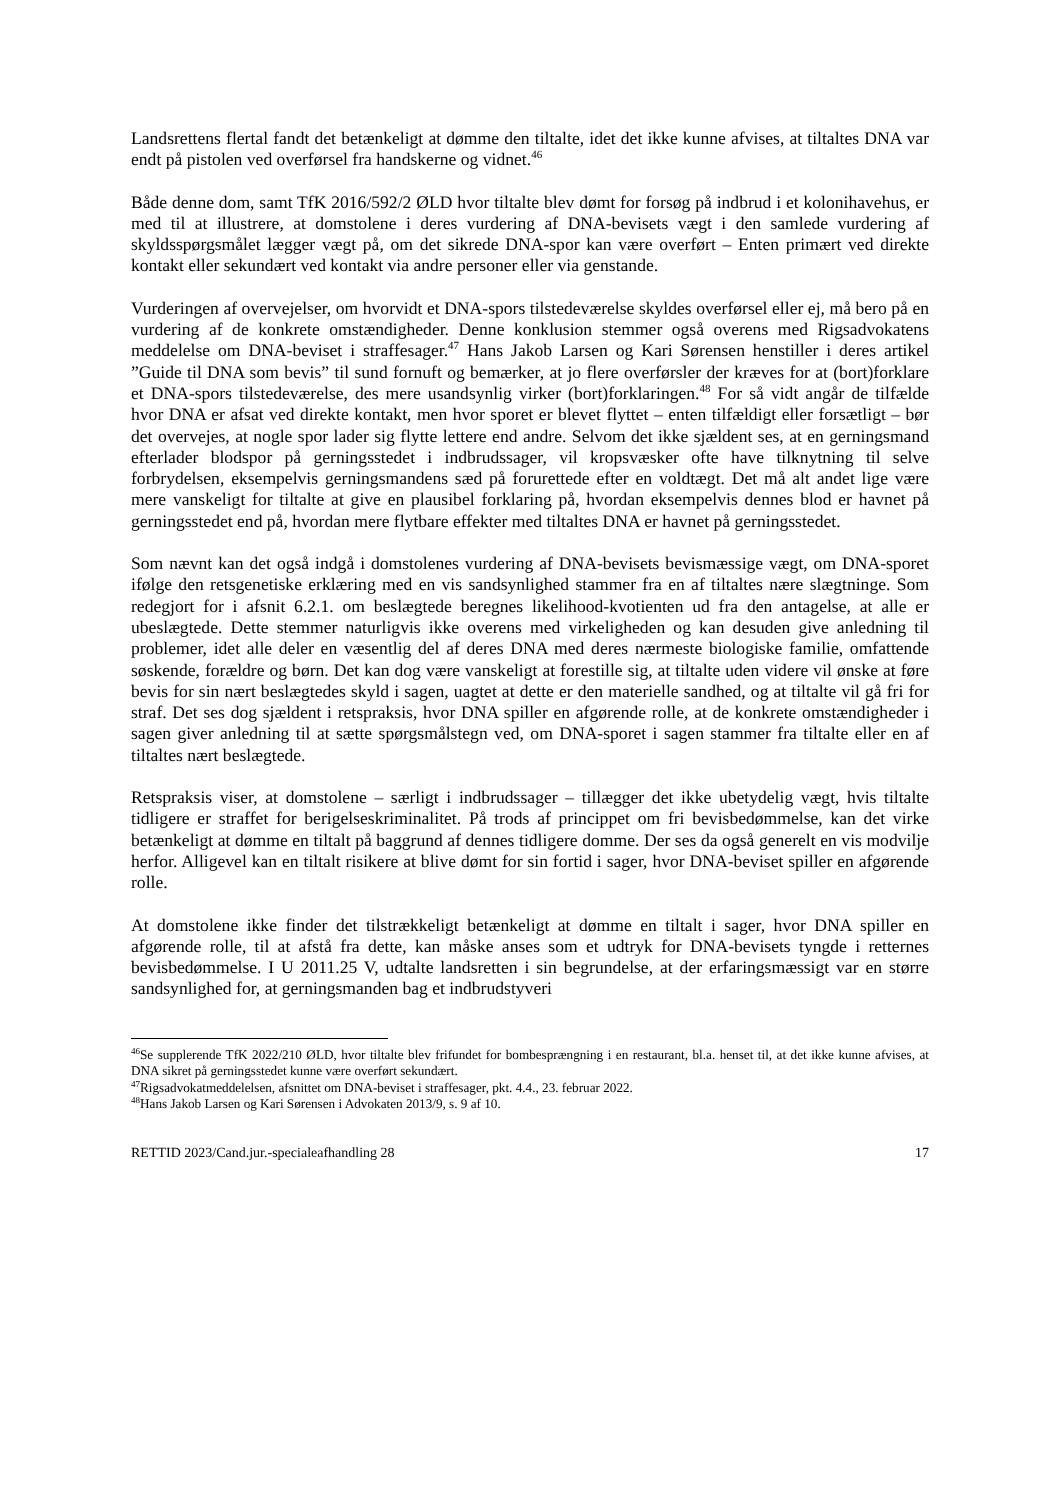Landsrettens flertal fandt det betænkeligt at dømme den tiltalte, idet det ikke kunne afvises, at tiltaltes DNA var endt på pistolen ved overførsel fra handskerne og vidnet.<sup>46</sup>
Både denne dom, samt TfK 2016/592/2 ØLD hvor tiltalte blev dømt for forsøg på indbrud i et kolonihavehus, er med til at illustrere, at domstolene i deres vurdering af DNA-bevisets vægt i den samlede vurdering af skyldsspørgsmålet lægger vægt på, om det sikrede DNA-spor kan være overført – Enten primært ved direkte kontakt eller sekundært ved kontakt via andre personer eller via genstande.
Vurderingen af overvejelser, om hvorvidt et DNA-spors tilstedeværelse skyldes overførsel eller ej, må bero på en vurdering af de konkrete omstændigheder. Denne konklusion stemmer også overens med Rigsadvokatens meddelelse om DNA-beviset i straffesager.<sup>47</sup> Hans Jakob Larsen og Kari Sørensen henstiller i deres artikel ”Guide til DNA som bevis” til sund fornuft og bemærker, at jo flere overførsler der kræves for at (bort)forklare et DNA-spors tilstedeværelse, des mere usandsynlig virker (bort)forklaringen.<sup>48</sup> For så vidt angår de tilfælde hvor DNA er afsat ved direkte kontakt, men hvor sporet er blevet flyttet – enten tilfældigt eller forsætligt – bør det overvejes, at nogle spor lader sig flytte lettere end andre. Selvom det ikke sjældent ses, at en gerningsmand efterlader blodspor på gerningsstedet i indbrudssager, vil kropsvæsker ofte have tilknytning til selve forbrydelsen, eksempelvis gerningsmandens sæd på forurettede efter en voldtægt. Det må alt andet lige være mere vanskeligt for tiltalte at give en plausibel forklaring på, hvordan eksempelvis dennes blod er havnet på gerningsstedet end på, hvordan mere flytbare effekter med tiltaltes DNA er havnet på gerningsstedet.
Som nævnt kan det også indgå i domstolenes vurdering af DNA-bevisets bevismæssige vægt, om DNA-sporet ifølge den retsgenetiske erklæring med en vis sandsynlighed stammer fra en af tiltaltes nære slægtninge. Som redegjort for i afsnit 6.2.1. om beslægtede beregnes likelihood-kvotienten ud fra den antagelse, at alle er ubeslægtede. Dette stemmer naturligvis ikke overens med virkeligheden og kan desuden give anledning til problemer, idet alle deler en væsentlig del af deres DNA med deres nærmeste biologiske familie, omfattende søskende, forældre og børn. Det kan dog være vanskeligt at forestille sig, at tiltalte uden videre vil ønske at føre bevis for sin nært beslægtedes skyld i sagen, uagtet at dette er den materielle sandhed, og at tiltalte vil gå fri for straf. Det ses dog sjældent i retspraksis, hvor DNA spiller en afgørende rolle, at de konkrete omstændigheder i sagen giver anledning til at sætte spørgsmålstegn ved, om DNA-sporet i sagen stammer fra tiltalte eller en af tiltaltes nært beslægtede.
Retspraksis viser, at domstolene – særligt i indbrudssager – tillægger det ikke ubetydelig vægt, hvis tiltalte tidligere er straffet for berigelseskriminalitet. På trods af princippet om fri bevisbedømmelse, kan det virke betænkeligt at dømme en tiltalt på baggrund af dennes tidligere domme. Der ses da også generelt en vis modvilje herfor. Alligevel kan en tiltalt risikere at blive dømt for sin fortid i sager, hvor DNA-beviset spiller en afgørende rolle.
At domstolene ikke finder det tilstrækkeligt betænkeligt at dømme en tiltalt i sager, hvor DNA spiller en afgørende rolle, til at afstå fra dette, kan måske anses som et udtryk for DNA-bevisets tyngde i retternes bevisbedømmelse. I U 2011.25 V, udtalte landsretten i sin begrundelse, at der erfaringsmæssigt var en større sandsynlighed for, at gerningsmanden bag et indbrudstyveri
<sup>46</sup>Se supplerende TfK 2022/210 ØLD, hvor tiltalte blev frifundet for bombesprængning i en restaurant, bl.a. henset til, at det ikke kunne afvises, at DNA sikret på gerningsstedet kunne være overført sekundært.
<sup>47</sup> Rigsadvokatmeddelelsen, afsnittet om DNA-beviset i straffesager, pkt. 4.4., 23. februar 2022.
<sup>48</sup> Hans Jakob Larsen og Kari Sørensen i Advokaten 2013/9, s. 9 af 10.
RETTID 2023/Cand.jur.-specialeafhandling 28 17